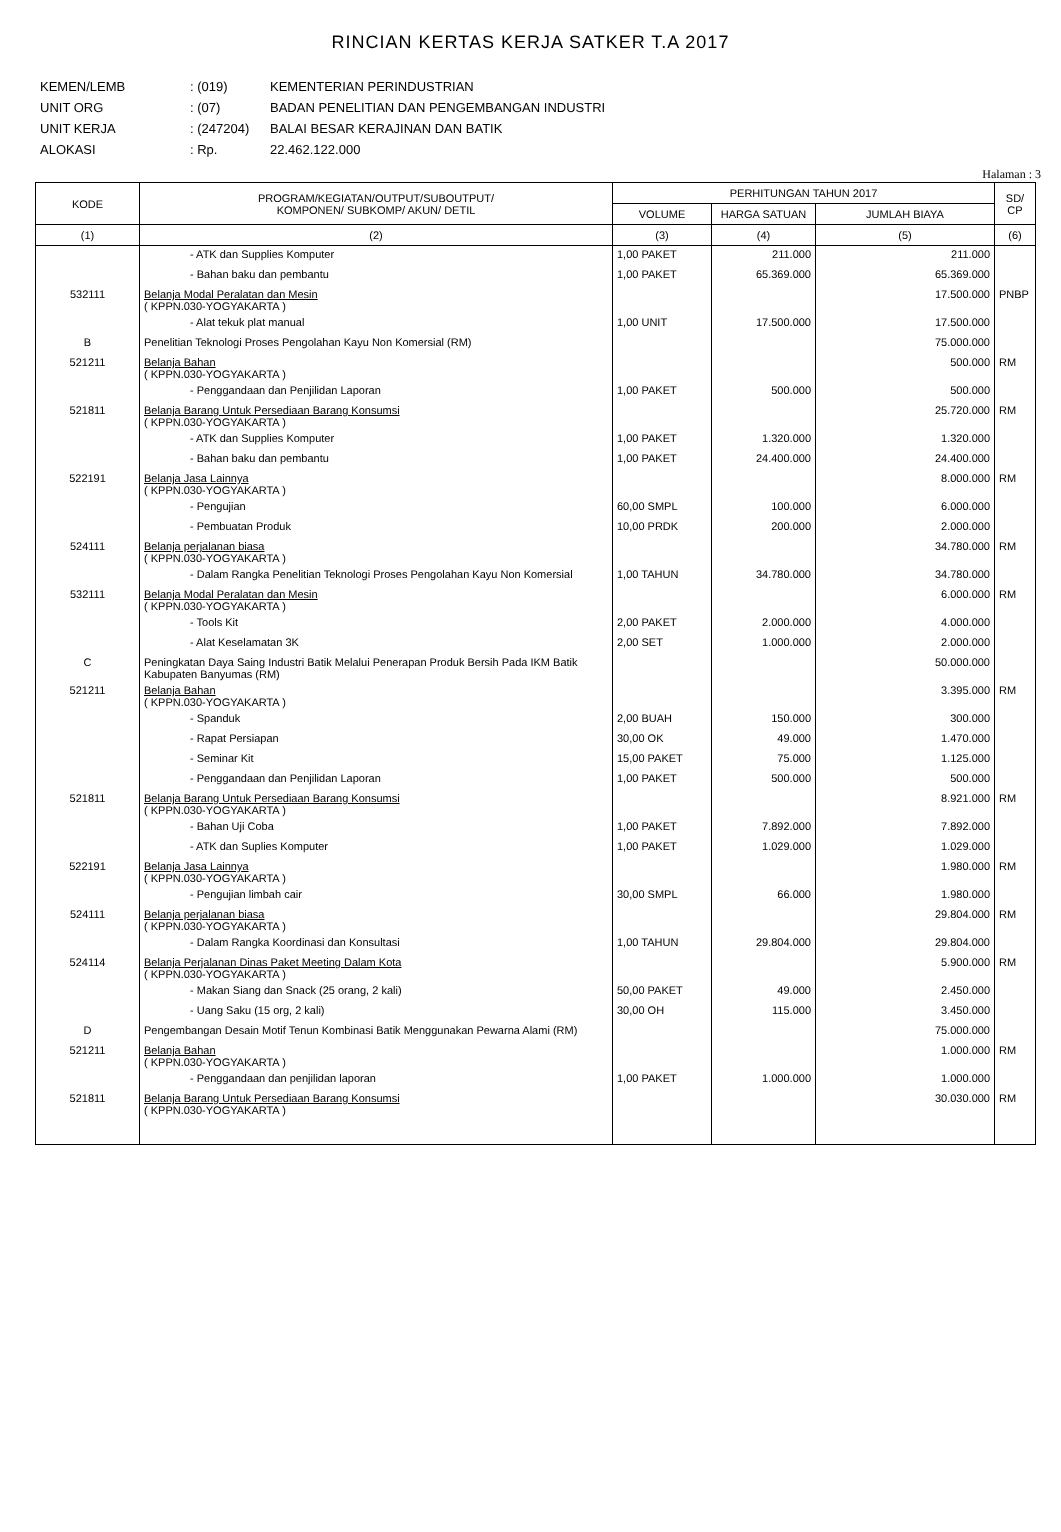RINCIAN KERTAS KERJA SATKER T.A 2017
KEMEN/LEMB: (019) KEMENTERIAN PERINDUSTRIAN
UNIT ORG: (07) BADAN PENELITIAN DAN PENGEMBANGAN INDUSTRI
UNIT KERJA: (247204) BALAI BESAR KERAJINAN DAN BATIK
ALOKASI: Rp. 22.462.122.000
Halaman : 3
| KODE | PROGRAM/KEGIATAN/OUTPUT/SUBOUTPUT/ KOMPONEN/ SUBKOMP/ AKUN/ DETIL | PERHITUNGAN TAHUN 2017 | | | SD/ CP |
| --- | --- | --- | --- | --- | --- |
| | | VOLUME | HARGA SATUAN | JUMLAH BIAYA | |
| (1) | (2) | (3) | (4) | (5) | (6) |
| | - ATK dan Supplies Komputer | 1,00 PAKET | 211.000 | 211.000 | |
| | - Bahan baku dan pembantu | 1,00 PAKET | 65.369.000 | 65.369.000 | |
| 532111 | Belanja Modal Peralatan dan Mesin ( KPPN.030-YOGYAKARTA ) | | | 17.500.000 | PNBP |
| | - Alat tekuk plat manual | 1,00 UNIT | 17.500.000 | 17.500.000 | |
| B | Penelitian Teknologi Proses Pengolahan Kayu Non Komersial (RM) | | | 75.000.000 | |
| 521211 | Belanja Bahan ( KPPN.030-YOGYAKARTA ) | | | 500.000 | RM |
| | - Penggandaan dan Penjilidan Laporan | 1,00 PAKET | 500.000 | 500.000 | |
| 521811 | Belanja Barang Untuk Persediaan Barang Konsumsi ( KPPN.030-YOGYAKARTA ) | | | 25.720.000 | RM |
| | - ATK dan Supplies Komputer | 1,00 PAKET | 1.320.000 | 1.320.000 | |
| | - Bahan baku dan pembantu | 1,00 PAKET | 24.400.000 | 24.400.000 | |
| 522191 | Belanja Jasa Lainnya ( KPPN.030-YOGYAKARTA ) | | | 8.000.000 | RM |
| | - Pengujian | 60,00 SMPL | 100.000 | 6.000.000 | |
| | - Pembuatan Produk | 10,00 PRDK | 200.000 | 2.000.000 | |
| 524111 | Belanja perjalanan biasa ( KPPN.030-YOGYAKARTA ) | | | 34.780.000 | RM |
| | - Dalam Rangka Penelitian Teknologi Proses Pengolahan Kayu Non Komersial | 1,00 TAHUN | 34.780.000 | 34.780.000 | |
| 532111 | Belanja Modal Peralatan dan Mesin ( KPPN.030-YOGYAKARTA ) | | | 6.000.000 | RM |
| | - Tools Kit | 2,00 PAKET | 2.000.000 | 4.000.000 | |
| | - Alat Keselamatan 3K | 2,00 SET | 1.000.000 | 2.000.000 | |
| C | Peningkatan Daya Saing Industri Batik Melalui Penerapan Produk Bersih Pada IKM Batik Kabupaten Banyumas (RM) | | | 50.000.000 | |
| 521211 | Belanja Bahan ( KPPN.030-YOGYAKARTA ) | | | 3.395.000 | RM |
| | - Spanduk | 2,00 BUAH | 150.000 | 300.000 | |
| | - Rapat Persiapan | 30,00 OK | 49.000 | 1.470.000 | |
| | - Seminar Kit | 15,00 PAKET | 75.000 | 1.125.000 | |
| | - Penggandaan dan Penjilidan Laporan | 1,00 PAKET | 500.000 | 500.000 | |
| 521811 | Belanja Barang Untuk Persediaan Barang Konsumsi ( KPPN.030-YOGYAKARTA ) | | | 8.921.000 | RM |
| | - Bahan Uji Coba | 1,00 PAKET | 7.892.000 | 7.892.000 | |
| | - ATK dan Suplies Komputer | 1,00 PAKET | 1.029.000 | 1.029.000 | |
| 522191 | Belanja Jasa Lainnya ( KPPN.030-YOGYAKARTA ) | | | 1.980.000 | RM |
| | - Pengujian limbah cair | 30,00 SMPL | 66.000 | 1.980.000 | |
| 524111 | Belanja perjalanan biasa ( KPPN.030-YOGYAKARTA ) | | | 29.804.000 | RM |
| | - Dalam Rangka Koordinasi dan Konsultasi | 1,00 TAHUN | 29.804.000 | 29.804.000 | |
| 524114 | Belanja Perjalanan Dinas Paket Meeting Dalam Kota ( KPPN.030-YOGYAKARTA ) | | | 5.900.000 | RM |
| | - Makan Siang dan Snack (25 orang, 2 kali) | 50,00 PAKET | 49.000 | 2.450.000 | |
| | - Uang Saku (15 org, 2 kali) | 30,00 OH | 115.000 | 3.450.000 | |
| D | Pengembangan Desain Motif Tenun Kombinasi Batik Menggunakan Pewarna Alami (RM) | | | 75.000.000 | |
| 521211 | Belanja Bahan ( KPPN.030-YOGYAKARTA ) | | | 1.000.000 | RM |
| | - Penggandaan dan penjilidan laporan | 1,00 PAKET | 1.000.000 | 1.000.000 | |
| 521811 | Belanja Barang Untuk Persediaan Barang Konsumsi ( KPPN.030-YOGYAKARTA ) | | | 30.030.000 | RM |